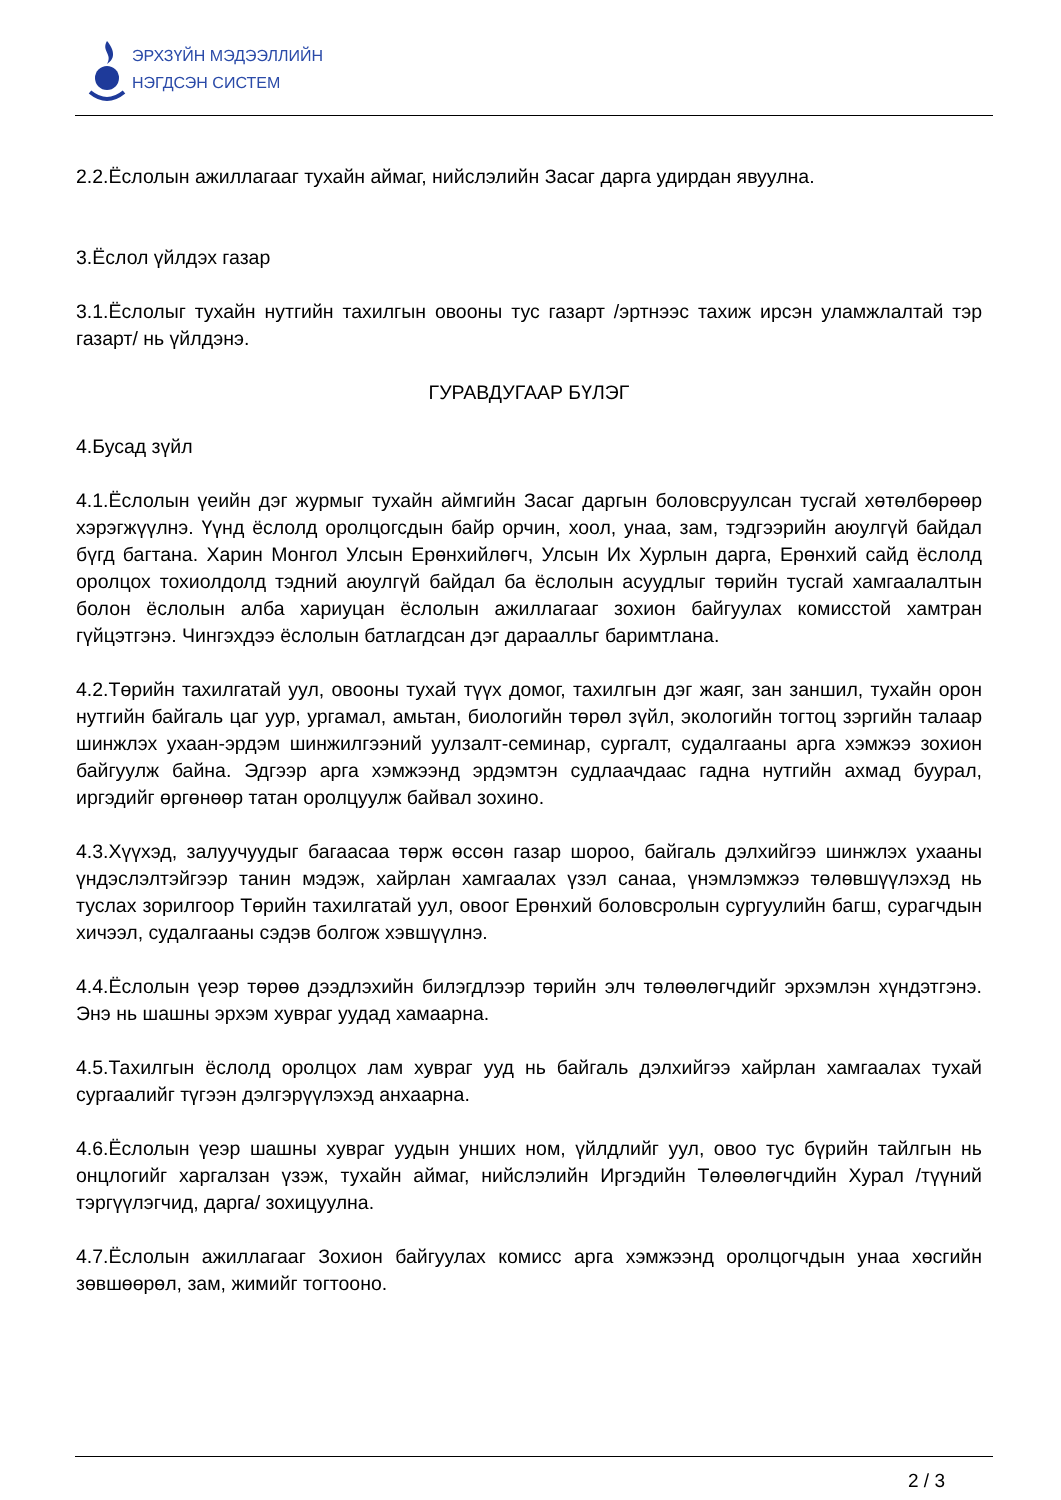ЭРХЗҮЙН МЭДЭЭЛЛИЙН
НЭГДСЭН СИСТЕМ
2.2.Ёслолын ажиллагааг тухайн аймаг, нийслэлийн Засаг дарга удирдан явуулна.
3.Ёслол үйлдэх газар
3.1.Ёслолыг тухайн нутгийн тахилгын овооны тус газарт /эртнээс тахиж ирсэн уламжлалтай тэр газарт/ нь үйлдэнэ.
ГУРАВДУГААР БҮЛЭГ
4.Бусад зүйл
4.1.Ёслолын үеийн дэг журмыг тухайн аймгийн Засаг даргын боловсруулсан тусгай хөтөлбөрөөр хэрэгжүүлнэ. Үүнд ёслолд оролцогсдын байр орчин, хоол, унаа, зам, тэдгээрийн аюулгүй байдал бүгд багтана. Харин Монгол Улсын Ерөнхийлөгч, Улсын Их Хурлын дарга, Ерөнхий сайд ёслолд оролцох тохиолдолд тэдний аюулгүй байдал ба ёслолын асуудлыг төрийн тусгай хамгаалалтын болон ёслолын алба хариуцан ёслолын ажиллагааг зохион байгуулах комисстой хамтран гүйцэтгэнэ. Чингэхдээ ёслолын батлагдсан дэг дараалльг баримтлана.
4.2.Төрийн тахилгатай уул, овооны тухай түүх домог, тахилгын дэг жаяг, зан заншил, тухайн орон нутгийн байгаль цаг уур, ургамал, амьтан, биологийн төрөл зүйл, экологийн тогтоц зэргийн талаар шинжлэх ухаан-эрдэм шинжилгээний уулзалт-семинар, сургалт, судалгааны арга хэмжээ зохион байгуулж байна. Эдгээр арга хэмжээнд эрдэмтэн судлаачдаас гадна нутгийн ахмад буурал, иргэдийг өргөнөөр татан оролцуулж байвал зохино.
4.3.Хүүхэд, залуучуудыг багаасаа төрж өссөн газар шороо, байгаль дэлхийгээ шинжлэх ухааны үндэслэлтэйгээр танин мэдэж, хайрлан хамгаалах үзэл санаа, үнэмлэмжээ төлөвшүүлэхэд нь туслах зорилгоор Төрийн тахилгатай уул, овоог Ерөнхий боловсролын сургуулийн багш, сурагчдын хичээл, судалгааны сэдэв болгож хэвшүүлнэ.
4.4.Ёслолын үеэр төрөө дээдлэхийн билэгдлээр төрийн элч төлөөлөгчдийг эрхэмлэн хүндэтгэнэ. Энэ нь шашны эрхэм хувраг уудад хамаарна.
4.5.Тахилгын ёслолд оролцох лам хувраг ууд нь байгаль дэлхийгээ хайрлан хамгаалах тухай сургаалийг түгээн дэлгэрүүлэхэд анхаарна.
4.6.Ёслолын үеэр шашны хувраг уудын унших ном, үйлдлийг уул, овоо тус бүрийн тайлгын нь онцлогийг харгалзан үзэж, тухайн аймаг, нийслэлийн Иргэдийн Төлөөлөгчдийн Хурал /түүний тэргүүлэгчид, дарга/ зохицуулна.
4.7.Ёслолын ажиллагааг Зохион байгуулах комисс арга хэмжээнд оролцогчдын унаа хөсгийн зөвшөөрөл, зам, жимийг тогтооно.
2 / 3